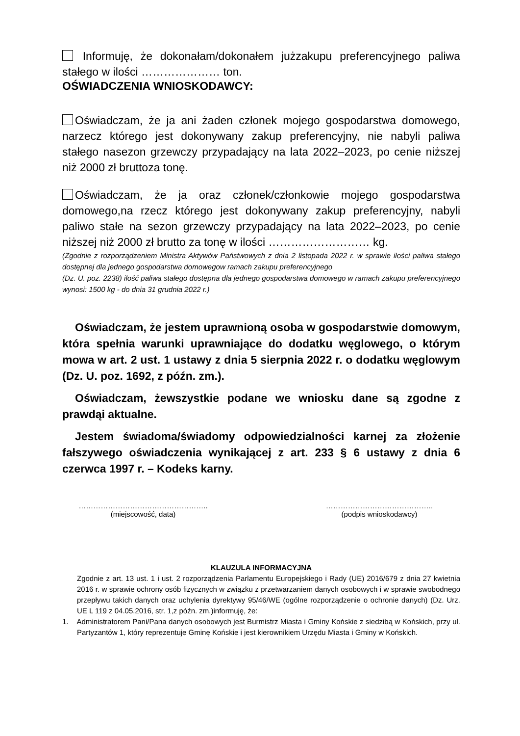Informuję, że dokonałam/dokonałem jużzakupu preferencyjnego paliwa stałego w ilości ………………… ton.
OŚWIADCZENIA WNIOSKODAWCY:
Oświadczam, że ja ani żaden członek mojego gospodarstwa domowego, narzecz którego jest dokonywany zakup preferencyjny, nie nabyli paliwa stałego nasezon grzewczy przypadający na lata 2022–2023, po cenie niższej niż 2000 zł bruttoza tonę.
Oświadczam, że ja oraz członek/członkowie mojego gospodarstwa domowego,na rzecz którego jest dokonywany zakup preferencyjny, nabyli paliwo stałe na sezon grzewczy przypadający na lata 2022–2023, po cenie niższej niż 2000 zł brutto za tonę w ilości ……………………… kg.
(Zgodnie z rozporządzeniem Ministra Aktywów Państwowych z dnia 2 listopada 2022 r. w sprawie ilości paliwa stałego dostępnej dla jednego gospodarstwa domowegow ramach zakupu preferencyjnego
(Dz. U. poz. 2238) ilość paliwa stałego dostępna dla jednego gospodarstwa domowego w ramach zakupu preferencyjnego wynosi: 1500 kg - do dnia 31 grudnia 2022 r.)
Oświadczam, że jestem uprawnioną osoba w gospodarstwie domowym, która spełnia warunki uprawniające do dodatku węglowego, o którym mowa w art. 2 ust. 1 ustawy z dnia 5 sierpnia 2022 r. o dodatku węglowym (Dz. U. poz. 1692, z późn. zm.).
Oświadczam, żewszystkie podane we wniosku dane są zgodne z prawdąi aktualne.
Jestem świadoma/świadomy odpowiedzialności karnej za złożenie fałszywego oświadczenia wynikającej z art. 233 § 6 ustawy z dnia 6 czerwca 1997 r. – Kodeks karny.
……………………………………………..
(miejscowość, data)
……………………………………..
(podpis wnioskodawcy)
KLAUZULA INFORMACYJNA
Zgodnie z art. 13 ust. 1 i ust. 2 rozporządzenia Parlamentu Europejskiego i Rady (UE) 2016/679 z dnia 27 kwietnia 2016 r. w sprawie ochrony osób fizycznych w związku z przetwarzaniem danych osobowych i w sprawie swobodnego przepływu takich danych oraz uchylenia dyrektywy 95/46/WE (ogólne rozporządzenie o ochronie danych) (Dz. Urz. UE L 119 z 04.05.2016, str. 1,z późn. zm.)informuję, że:
1. Administratorem Pani/Pana danych osobowych jest Burmistrz Miasta i Gminy Końskie z siedzibą w Końskich, przy ul. Partyzantów 1, który reprezentuje Gminę Końskie i jest kierownikiem Urzędu Miasta i Gminy w Końskich.